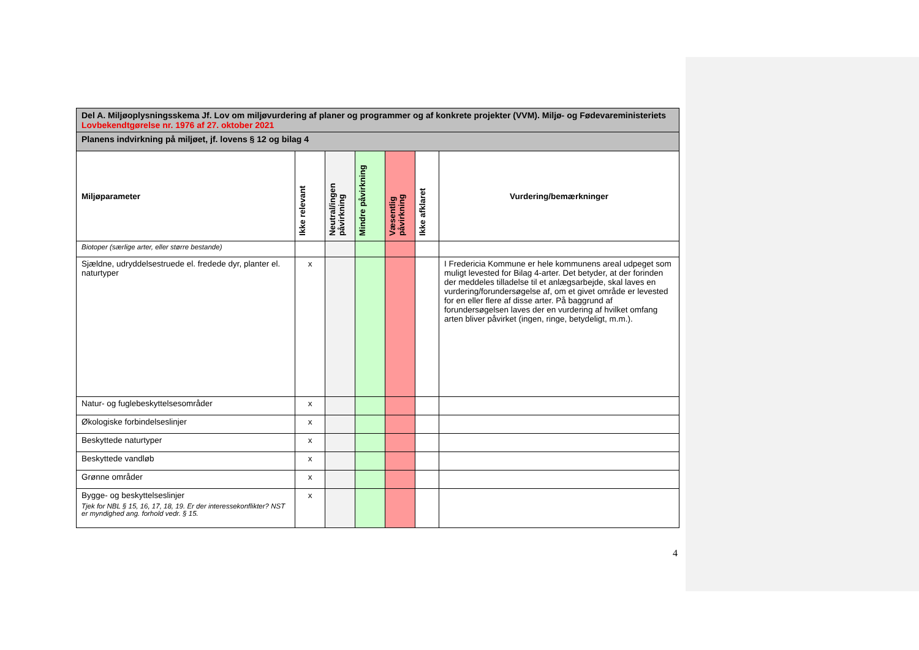| Del A. Miljøoplysningsskema Jf. Lov om miljøvurdering af planer og programmer og af konkrete projekter (VVM). Miljø- og Fødevareministeriets Lovbekendtgørelse nr. 1976 af 27. oktober 2021 | | | | | | |
| Planens indvirkning på miljøet, jf. lovens § 12 og bilag 4 | | | | | | |
| Miljøparameter | Ikke relevant | Neutral/ingen påvirkning | Mindre påvirkning | Væsentlig påvirkning | Ikke afklaret | Vurdering/bemærkninger |
| Biotoper (særlige arter, eller større bestande) | | | | | | |
| Sjældne, udryddelsestruede el. fredede dyr, planter el. naturtyper | x | | | | | I Fredericia Kommune er hele kommunens areal udpeget som muligt levested for Bilag 4-arter. Det betyder, at der forinden der meddeles tilladelse til et anlægsarbejde, skal laves en vurdering/forundersøgelse af, om et givet område er levested for en eller flere af disse arter. På baggrund af forundersøgelsen laves der en vurdering af hvilket omfang arten bliver påvirket (ingen, ringe, betydeligt, m.m.). |
| Natur- og fuglebeskyttelsesområder | x | | | | | |
| Økologiske forbindelseslinjer | x | | | | | |
| Beskyttede naturtyper | x | | | | | |
| Beskyttede vandløb | x | | | | | |
| Grønne områder | x | | | | | |
| Bygge- og beskyttelseslinjer Tjek for NBL § 15, 16, 17, 18, 19. Er der interessekonflikter? NST er myndighed ang. forhold vedr. § 15. | x | | | | | |
4